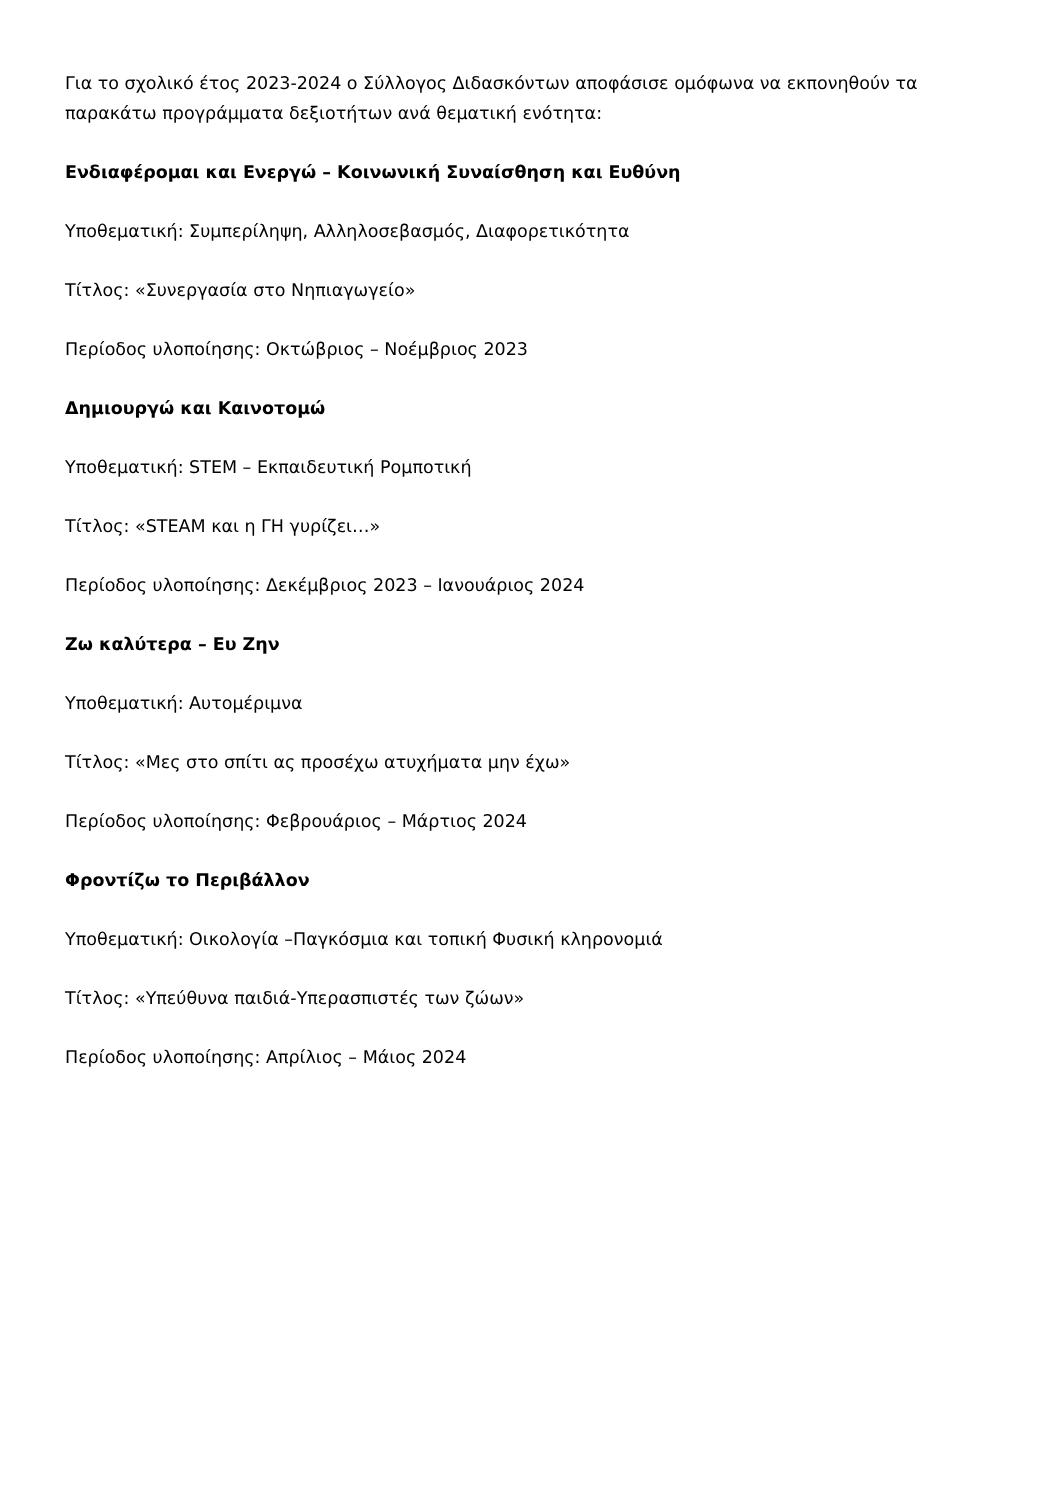Για το σχολικό έτος 2023-2024 ο Σύλλογος Διδασκόντων αποφάσισε ομόφωνα να εκπονηθούν τα παρακάτω προγράμματα δεξιοτήτων ανά θεματική ενότητα:
Ενδιαφέρομαι και Ενεργώ – Κοινωνική Συναίσθηση και Ευθύνη
Υποθεματική: Συμπερίληψη, Αλληλοσεβασμός, Διαφορετικότητα
Τίτλος: «Συνεργασία στο Νηπιαγωγείο»
Περίοδος υλοποίησης: Οκτώβριος – Νοέμβριος 2023
Δημιουργώ και Καινοτομώ
Υποθεματική: STEM – Εκπαιδευτική Ρομποτική
Τίτλος: «STEAM και η ΓΗ γυρίζει…»
Περίοδος υλοποίησης: Δεκέμβριος 2023 – Ιανουάριος 2024
Ζω καλύτερα – Ευ Ζην
Υποθεματική: Αυτομέριμνα
Τίτλος: «Μες στο σπίτι ας προσέχω ατυχήματα μην έχω»
Περίοδος υλοποίησης: Φεβρουάριος – Μάρτιος 2024
Φροντίζω το Περιβάλλον
Υποθεματική: Οικολογία –Παγκόσμια και τοπική Φυσική κληρονομιά
Τίτλος: «Υπεύθυνα παιδιά-Υπερασπιστές των ζώων»
Περίοδος υλοποίησης: Απρίλιος – Μάιος 2024